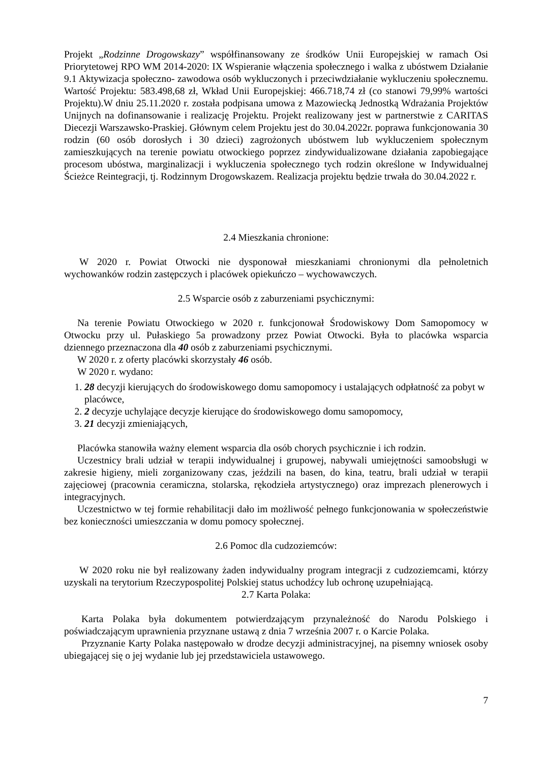Projekt „Rodzinne Drogowskazy” współfinansowany ze środków Unii Europejskiej w ramach Osi Priorytetowej RPO WM 2014-2020: IX Wspieranie włączenia społecznego i walka z ubóstwem Działanie 9.1 Aktywizacja społeczno- zawodowa osób wykluczonych i przeciwdziałanie wykluczeniu społecznemu. Wartość Projektu: 583.498,68 zł, Wkład Unii Europejskiej: 466.718,74 zł (co stanowi 79,99% wartości Projektu).W dniu 25.11.2020 r. została podpisana umowa z Mazowiecką Jednostką Wdrażania Projektów Unijnych na dofinansowanie i realizację Projektu. Projekt realizowany jest w partnerstwie z CARITAS Diecezji Warszawsko-Praskiej. Głównym celem Projektu jest do 30.04.2022r. poprawa funkcjonowania 30 rodzin (60 osób dorosłych i 30 dzieci) zagrożonych ubóstwem lub wykluczeniem społecznym zamieszkujących na terenie powiatu otwockiego poprzez zindywidualizowane działania zapobiegające procesom ubóstwa, marginalizacji i wykluczenia społecznego tych rodzin określone w Indywidualnej Ścieżce Reintegracji, tj. Rodzinnym Drogowskazem. Realizacja projektu będzie trwała do 30.04.2022 r.
2.4 Mieszkania chronione:
W 2020 r. Powiat Otwocki nie dysponował mieszkaniami chronionymi dla pełnoletnich wychowanków rodzin zastępczych i placówek opiekuńczo – wychowawczych.
2.5 Wsparcie osób z zaburzeniami psychicznymi:
Na terenie Powiatu Otwockiego w 2020 r. funkcjonował Środowiskowy Dom Samopomocy w Otwocku przy ul. Pułaskiego 5a prowadzony przez Powiat Otwocki. Była to placówka wsparcia dziennego przeznaczona dla 40 osób z zaburzeniami psychicznymi.
W 2020 r. z oferty placówki skorzystały 46 osób.
W 2020 r. wydano:
1. 28 decyzji kierujących do środowiskowego domu samopomocy i ustalających odpłatność za pobyt w placówce,
2. 2 decyzje uchylające decyzje kierujące do środowiskowego domu samopomocy,
3. 21 decyzji zmieniających,
Placówka stanowiła ważny element wsparcia dla osób chorych psychicznie i ich rodzin.
Uczestnicy brali udział w terapii indywidualnej i grupowej, nabywali umiejętności samoobsługi w zakresie higieny, mieli zorganizowany czas, jeździli na basen, do kina, teatru, brali udział w terapii zajęciowej (pracownia ceramiczna, stolarska, rękodzieła artystycznego) oraz imprezach plenerowych i integracyjnych.
Uczestnictwo w tej formie rehabilitacji dało im możliwość pełnego funkcjonowania w społeczeństwie bez konieczności umieszczania w domu pomocy społecznej.
2.6 Pomoc dla cudzoziemców:
W 2020 roku nie był realizowany żaden indywidualny program integracji z cudzoziemcami, którzy uzyskali na terytorium Rzeczypospolitej Polskiej status uchodźcy lub ochronę uzupełniającą.
2.7 Karta Polaka:
Karta Polaka była dokumentem potwierdzającym przynależność do Narodu Polskiego i poświadczającym uprawnienia przyznane ustawą z dnia 7 września 2007 r. o Karcie Polaka.
Przyznanie Karty Polaka następowało w drodze decyzji administracyjnej, na pisemny wniosek osoby ubiegającej się o jej wydanie lub jej przedstawiciela ustawowego.
7